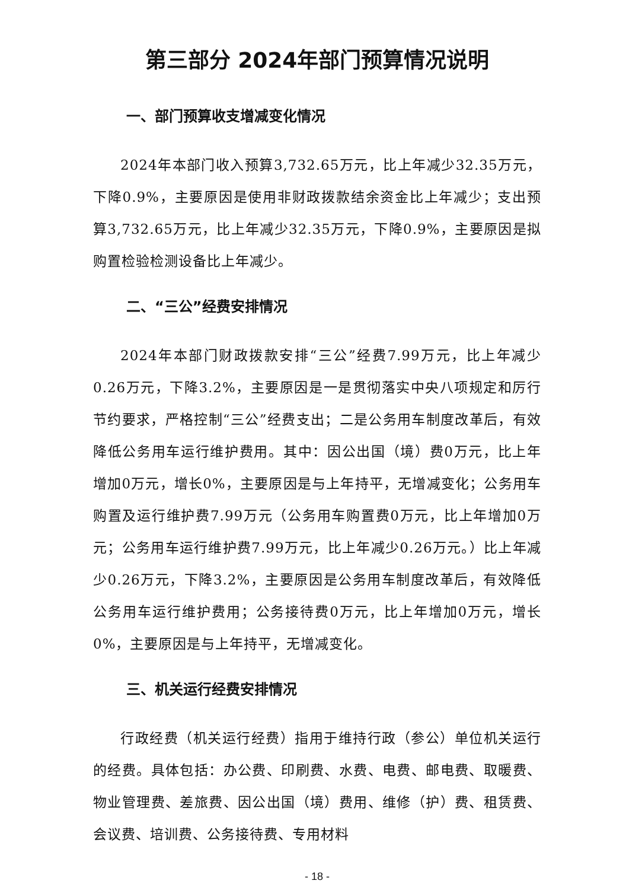第三部分 2024年部门预算情况说明
一、部门预算收支增减变化情况
2024年本部门收入预算3,732.65万元，比上年减少32.35万元，下降0.9%，主要原因是使用非财政拨款结余资金比上年减少；支出预算3,732.65万元，比上年减少32.35万元，下降0.9%，主要原因是拟购置检验检测设备比上年减少。
二、“三公”经费安排情况
2024年本部门财政拨款安排“三公”经费7.99万元，比上年减少0.26万元，下降3.2%，主要原因是一是贯彻落实中央八项规定和厉行节约要求，严格控制“三公”经费支出；二是公务用车制度改革后，有效降低公务用车运行维护费用。其中：因公出国（境）费0万元，比上年增加0万元，增长0%，主要原因是与上年持平，无增减变化；公务用车购置及运行维护费7.99万元（公务用车购置费0万元，比上年增加0万元；公务用车运行维护费7.99万元，比上年减少0.26万元。）比上年减少0.26万元，下降3.2%，主要原因是公务用车制度改革后，有效降低公务用车运行维护费用；公务接待费0万元，比上年增加0万元，增长0%，主要原因是与上年持平，无增减变化。
三、机关运行经费安排情况
行政经费（机关运行经费）指用于维持行政（参公）单位机关运行的经费。具体包括：办公费、印刷费、水费、电费、邮电费、取暖费、物业管理费、差旅费、因公出国（境）费用、维修（护）费、租赁费、会议费、培训费、公务接待费、专用材料
- 18 -